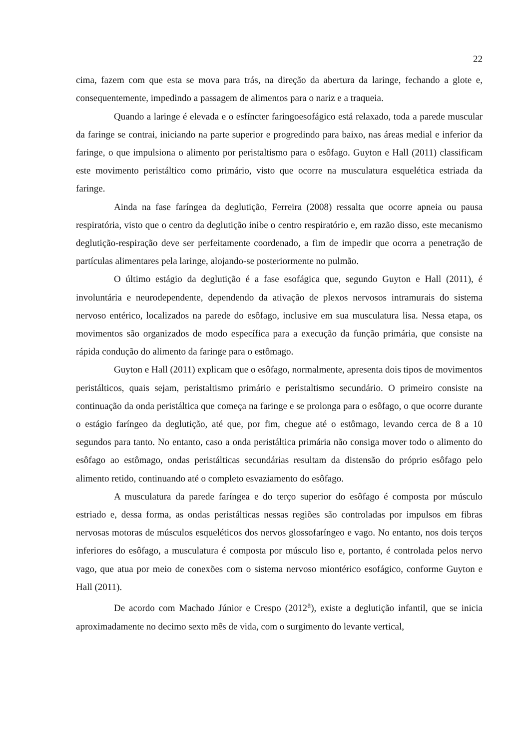22
cima, fazem com que esta se mova para trás, na direção da abertura da laringe, fechando a glote e, consequentemente, impedindo a passagem de alimentos para o nariz e a traqueia.
Quando a laringe é elevada e o esfíncter faringoesofágico está relaxado, toda a parede muscular da faringe se contrai, iniciando na parte superior e progredindo para baixo, nas áreas medial e inferior da faringe, o que impulsiona o alimento por peristaltismo para o esôfago. Guyton e Hall (2011) classificam este movimento peristáltico como primário, visto que ocorre na musculatura esquelética estriada da faringe.
Ainda na fase faríngea da deglutição, Ferreira (2008) ressalta que ocorre apneia ou pausa respiratória, visto que o centro da deglutição inibe o centro respiratório e, em razão disso, este mecanismo deglutição-respiração deve ser perfeitamente coordenado, a fim de impedir que ocorra a penetração de partículas alimentares pela laringe, alojando-se posteriormente no pulmão.
O último estágio da deglutição é a fase esofágica que, segundo Guyton e Hall (2011), é involuntária e neurodependente, dependendo da ativação de plexos nervosos intramurais do sistema nervoso entérico, localizados na parede do esôfago, inclusive em sua musculatura lisa. Nessa etapa, os movimentos são organizados de modo específica para a execução da função primária, que consiste na rápida condução do alimento da faringe para o estômago.
Guyton e Hall (2011) explicam que o esôfago, normalmente, apresenta dois tipos de movimentos peristálticos, quais sejam, peristaltismo primário e peristaltismo secundário. O primeiro consiste na continuação da onda peristáltica que começa na faringe e se prolonga para o esôfago, o que ocorre durante o estágio faríngeo da deglutição, até que, por fim, chegue até o estômago, levando cerca de 8 a 10 segundos para tanto. No entanto, caso a onda peristáltica primária não consiga mover todo o alimento do esôfago ao estômago, ondas peristálticas secundárias resultam da distensão do próprio esôfago pelo alimento retido, continuando até o completo esvaziamento do esôfago.
A musculatura da parede faríngea e do terço superior do esôfago é composta por músculo estriado e, dessa forma, as ondas peristálticas nessas regiões são controladas por impulsos em fibras nervosas motoras de músculos esqueléticos dos nervos glossofaríngeo e vago. No entanto, nos dois terços inferiores do esôfago, a musculatura é composta por músculo liso e, portanto, é controlada pelos nervo vago, que atua por meio de conexões com o sistema nervoso miontérico esofágico, conforme Guyton e Hall (2011).
De acordo com Machado Júnior e Crespo (2012<sup>a</sup>), existe a deglutição infantil, que se inicia aproximadamente no decimo sexto mês de vida, com o surgimento do levante vertical,